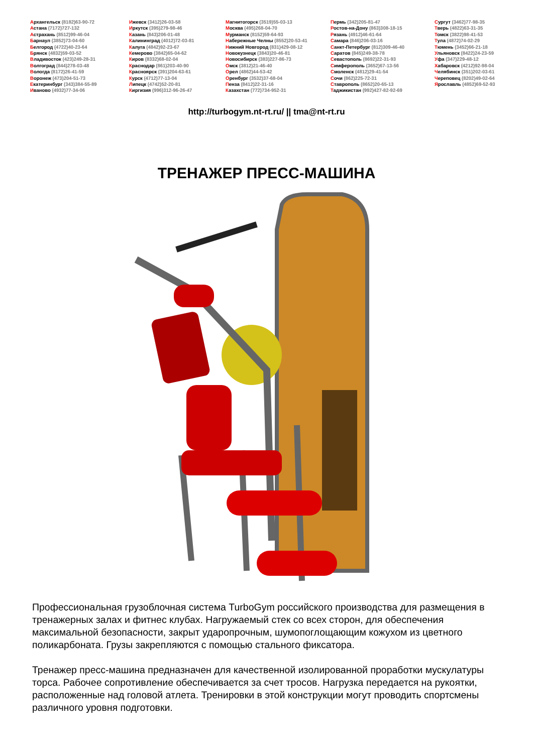Архангельск (8182)63-90-72
Астана (7172)727-132
Астрахань (8512)99-46-04
Барнаул (3852)73-04-60
Белгород (4722)40-23-64
Брянск (4832)59-03-52
Владивосток (423)249-28-31
Волгоград (844)278-03-48
Вологда (8172)26-41-59
Воронеж (473)204-51-73
Екатеринбург (343)384-55-89
Иваново (4932)77-34-06
Ижевск (3412)26-03-58
Иркутск (395)279-98-46
Казань (843)206-01-48
Калининград (4012)72-03-81
Калуга (4842)92-23-67
Кемерово (3842)65-04-62
Киров (8332)68-02-04
Краснодар (861)203-40-90
Красноярск (391)204-63-61
Курск (4712)77-13-04
Липецк (4742)52-20-81
Киргизия (996)312-96-26-47
Магнитогорск (3519)55-03-13
Москва (495)268-04-70
Мурманск (8152)59-64-93
Набережные Челны (8552)20-53-41
Нижний Новгород (831)429-08-12
Новокузнецк (3843)20-46-81
Новосибирск (383)227-86-73
Омск (3812)21-46-40
Орел (4862)44-53-42
Оренбург (3532)37-68-04
Пенза (8412)22-31-16
Казахстан (772)734-952-31
Пермь (342)205-81-47
Ростов-на-Дону (863)308-18-15
Рязань (4912)46-61-64
Самара (846)206-03-16
Санкт-Петербург (812)309-46-40
Саратов (845)249-38-78
Севастополь (8692)22-31-93
Симферополь (3652)67-13-56
Смоленск (4812)29-41-54
Сочи (862)225-72-31
Ставрополь (8652)20-65-13
Таджикистан (992)427-82-92-69
Сургут (3462)77-98-35
Тверь (4822)63-31-35
Томск (3822)98-41-53
Тула (4872)74-02-29
Тюмень (3452)66-21-18
Ульяновск (8422)24-23-59
Уфа (347)229-48-12
Хабаровск (4212)92-98-04
Челябинск (351)202-03-61
Череповец (8202)49-02-64
Ярославль (4852)69-52-93
http://turbogym.nt-rt.ru/ || tma@nt-rt.ru
ТРЕНАЖЕР ПРЕСС-МАШИНА
Профессиональная грузоблочная система TurboGym российского производства для размещения в тренажерных залах и фитнес клубах. Нагружаемый стек со всех сторон, для обеспечения максимальной безопасности, закрыт ударопрочным, шумопоглощающим кожухом из цветного поликарбоната. Грузы закрепляются с помощью стального фиксатора.
Тренажер пресс-машина предназначен для качественной изолированной проработки мускулатуры торса. Рабочее сопротивление обеспечивается за счет тросов. Нагрузка передается на рукоятки, расположенные над головой атлета. Тренировки в этой конструкции могут проводить спортсмены различного уровня подготовки.